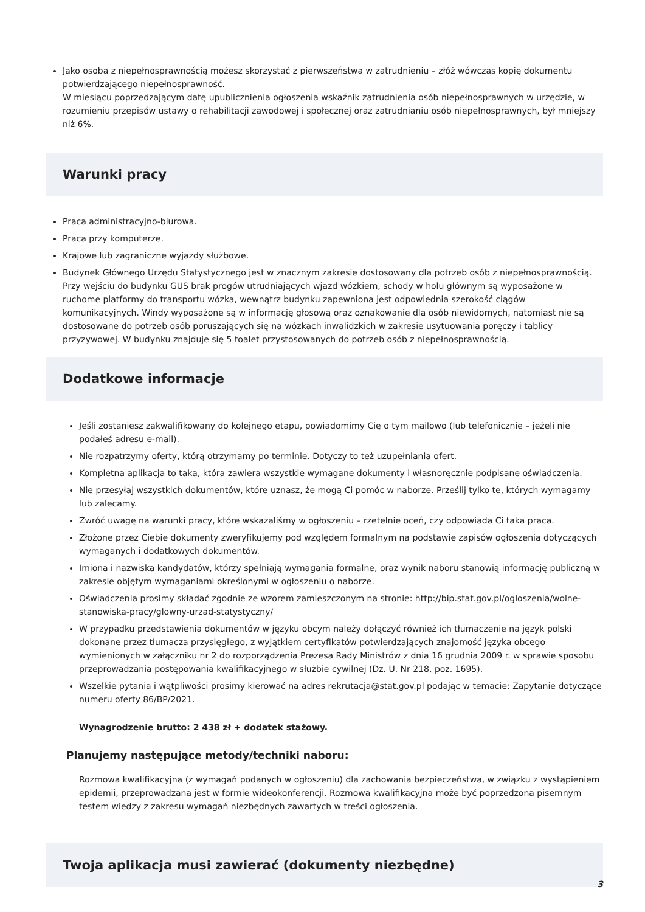Jako osoba z niepełnosprawnością możesz skorzystać z pierwszeństwa w zatrudnieniu – złóż wówczas kopię dokumentu potwierdzającego niepełnosprawność.
W miesiącu poprzedzającym datę upublicznienia ogłoszenia wskaźnik zatrudnienia osób niepełnosprawnych w urzędzie, w rozumieniu przepisów ustawy o rehabilitacji zawodowej i społecznej oraz zatrudnianiu osób niepełnosprawnych, był mniejszy niż 6%.
Warunki pracy
Praca administracyjno-biurowa.
Praca przy komputerze.
Krajowe lub zagraniczne wyjazdy służbowe.
Budynek Głównego Urzędu Statystycznego jest w znacznym zakresie dostosowany dla potrzeb osób z niepełnosprawnością. Przy wejściu do budynku GUS brak progów utrudniających wjazd wózkiem, schody w holu głównym są wyposażone w ruchome platformy do transportu wózka, wewnątrz budynku zapewniona jest odpowiednia szerokość ciągów komunikacyjnych. Windy wyposażone są w informację głosową oraz oznakowanie dla osób niewidomych, natomiast nie są dostosowane do potrzeb osób poruszających się na wózkach inwalidzkich w zakresie usytuowania poręczy i tablicy przyzywowej. W budynku znajduje się 5 toalet przystosowanych do potrzeb osób z niepełnosprawnością.
Dodatkowe informacje
Jeśli zostaniesz zakwalifikowany do kolejnego etapu, powiadomimy Cię o tym mailowo (lub telefonicznie – jeżeli nie podałeś adresu e-mail).
Nie rozpatrzymy oferty, którą otrzymamy po terminie. Dotyczy to też uzupełniania ofert.
Kompletna aplikacja to taka, która zawiera wszystkie wymagane dokumenty i własnoręcznie podpisane oświadczenia.
Nie przesyłaj wszystkich dokumentów, które uznasz, że mogą Ci pomóc w naborze. Prześlij tylko te, których wymagamy lub zalecamy.
Zwróć uwagę na warunki pracy, które wskazaliśmy w ogłoszeniu – rzetelnie oceń, czy odpowiada Ci taka praca.
Złożone przez Ciebie dokumenty zweryfikujemy pod względem formalnym na podstawie zapisów ogłoszenia dotyczących wymaganych i dodatkowych dokumentów.
Imiona i nazwiska kandydatów, którzy spełniają wymagania formalne, oraz wynik naboru stanowią informację publiczną w zakresie objętym wymaganiami określonymi w ogłoszeniu o naborze.
Oświadczenia prosimy składać zgodnie ze wzorem zamieszczonym na stronie: http://bip.stat.gov.pl/ogloszenia/wolne-stanowiska-pracy/glowny-urzad-statystyczny/
W przypadku przedstawienia dokumentów w języku obcym należy dołączyć również ich tłumaczenie na język polski dokonane przez tłumacza przysięgłego, z wyjątkiem certyfikatów potwierdzających znajomość języka obcego wymienionych w załączniku nr 2 do rozporządzenia Prezesa Rady Ministrów z dnia 16 grudnia 2009 r. w sprawie sposobu przeprowadzania postępowania kwalifikacyjnego w służbie cywilnej (Dz. U. Nr 218, poz. 1695).
Wszelkie pytania i wątpliwości prosimy kierować na adres rekrutacja@stat.gov.pl podając w temacie: Zapytanie dotyczące numeru oferty 86/BP/2021.
Wynagrodzenie brutto: 2 438 zł + dodatek stażowy.
Planujemy następujące metody/techniki naboru:
Rozmowa kwalifikacyjna (z wymagań podanych w ogłoszeniu) dla zachowania bezpieczeństwa, w związku z wystąpieniem epidemii, przeprowadzana jest w formie wideokonferencji. Rozmowa kwalifikacyjna może być poprzedzona pisemnym testem wiedzy z zakresu wymagań niezbędnych zawartych w treści ogłoszenia.
Twoja aplikacja musi zawierać (dokumenty niezbędne)
3